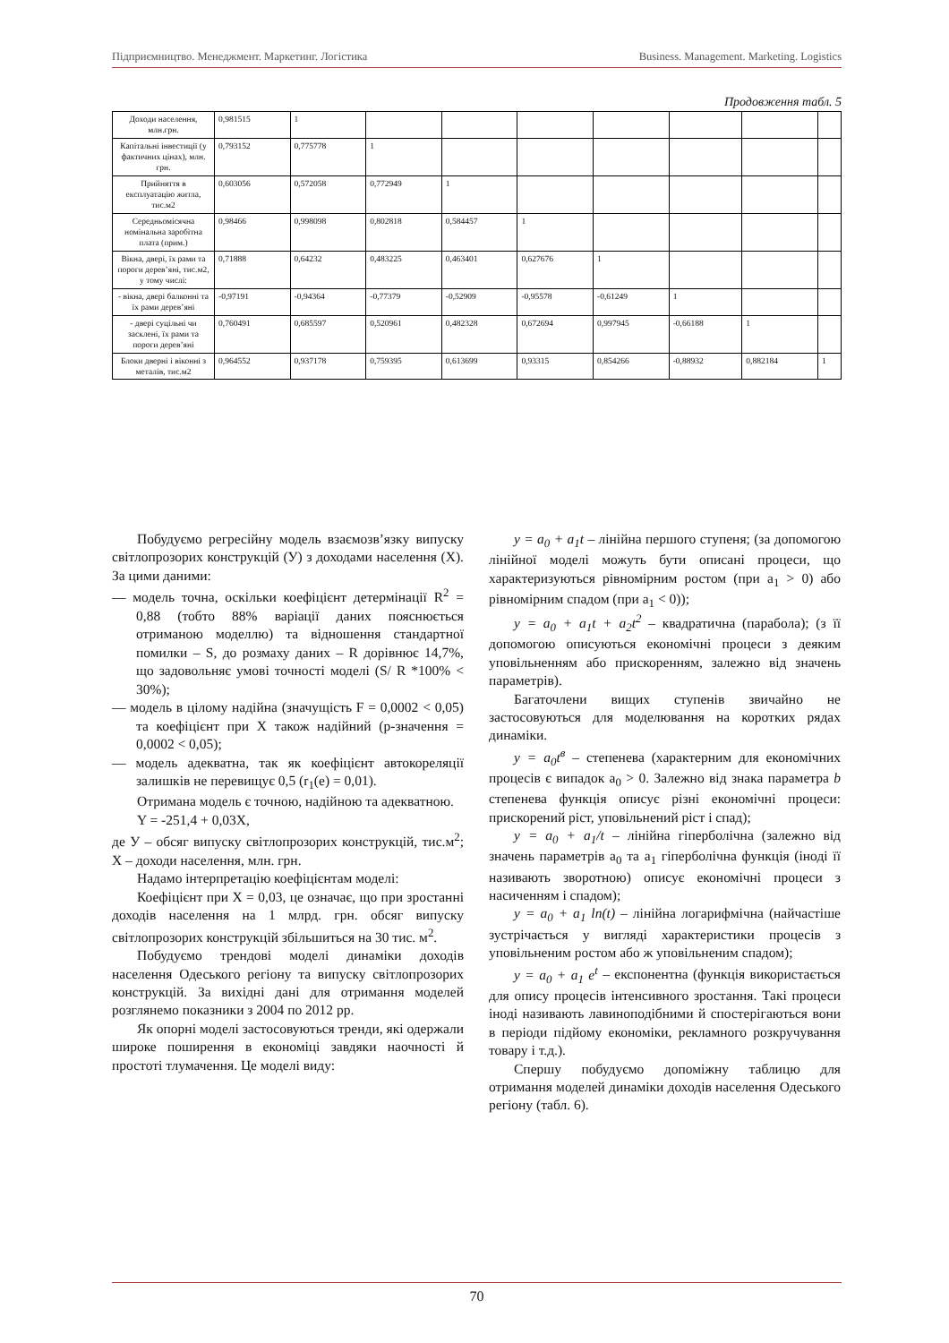Підприємництво. Менеджмент. Маркетинг. Логістика Business. Management. Marketing. Logistics
Продовження табл. 5
| Доходи населення, млн.грн. | 0,981515 | 1 | | | | | | | |
| Капітальні інвестиції (у фактичних цінах), млн. грн. | 0,793152 | 0,775778 | 1 | | | | | | |
| Прийняття в експлуатацію житла, тис.м2 | 0,603056 | 0,572058 | 0,772949 | 1 | | | | | |
| Середньомісячна номінальна заробітна плата (прим.) | 0,98466 | 0,998098 | 0,802818 | 0,584457 | 1 | | | | |
| Вікна, двері, їх рами та пороги дерев’яні, тис.м2, у тому числі: | 0,71888 | 0,64232 | 0,483225 | 0,463401 | 0,627676 | 1 | | | |
| - вікна, двері балконні та їх рами дерев’яні | -0,97191 | -0,94364 | -0,77379 | -0,52909 | -0,95578 | -0,61249 | 1 | | |
| - двері суцільні чи засклені, їх рами та пороги дерев’яні | 0,760491 | 0,685597 | 0,520961 | 0,482328 | 0,672694 | 0,997945 | -0,66188 | 1 | |
| Блоки дверні і віконні з металів, тис.м2 | 0,964552 | 0,937178 | 0,759395 | 0,613699 | 0,93315 | 0,854266 | -0,88932 | 0,882184 | 1 |
Побудуємо регресійну модель взаємозв’язку випуску світлопрозорих конструкцій (У) з доходами населення (Х). За цими даними:
— модель точна, оскільки коефіцієнт детермінації R<sup>2</sup> = 0,88 (тобто 88% варіації даних пояснюється отриманою моделлю) та відношення стандартної помилки – S, до розмаху даних – R дорівнює 14,7%, що задовольняє умові точності моделі (S/ R *100% < 30%);
— модель в цілому надійна (значущість F = 0,0002 < 0,05) та коефіцієнт при Х також надійний (р-значення = 0,0002 < 0,05);
— модель адекватна, так як коефіцієнт автокореляції залишків не перевищує 0,5 (r<sub>1</sub>(e) = 0,01).
Отримана модель є точною, надійною та адекватною.
Y = -251,4 + 0,03X,
де У – обсяг випуску світлопрозорих конструкцій, тис.м<sup>2</sup>; Х – доходи населення, млн. грн.
Надамо інтерпретацію коефіцієнтам моделі:
Коефіцієнт при Х = 0,03, це означає, що при зростанні доходів населення на 1 млрд. грн. обсяг випуску світлопрозорих конструкцій збільшиться на 30 тис. м<sup>2</sup>.
Побудуємо трендові моделі динаміки доходів населення Одеського регіону та випуску світлопрозорих конструкцій. За вихідні дані для отримання моделей розглянемо показники з 2004 по 2012 рр.
Як опорні моделі застосовуються тренди, які одержали широке поширення в економіці завдяки наочності й простоті тлумачення. Це моделі виду:
y = a<sub>0</sub> + a<sub>1</sub>t – лінійна першого ступеня; (за допомогою лінійної моделі можуть бути описані процеси, що характеризуються рівномірним ростом (при a<sub>1</sub> > 0) або рівномірним спадом (при a<sub>1</sub> < 0));
y = a<sub>0</sub> + a<sub>1</sub>t + a<sub>2</sub>t<sup>2</sup> – квадратична (парабола); (з її допомогою описуються економічні процеси з деяким уповільненням або прискоренням, залежно від значень параметрів).
Багаточлени вищих ступенів звичайно не застосовуються для моделювання на коротких рядах динаміки.
y = a<sub>0</sub>t<sup>в</sup> – степенева (характерним для економічних процесів є випадок a<sub>0</sub> > 0. Залежно від знака параметра b степенева функція описує різні економічні процеси: прискорений ріст, уповільнений ріст і спад);
y = a<sub>0</sub> + a<sub>1</sub>/t – лінійна гіперболічна (залежно від значень параметрів a<sub>0</sub> та a<sub>1</sub> гіперболічна функція (іноді її називають зворотною) описує економічні процеси з насиченням і спадом);
y = a<sub>0</sub> + a<sub>1</sub> ln(t) – лінійна логарифмічна (найчастіше зустрічається у вигляді характеристики процесів з уповільненим ростом або ж уповільненим спадом);
y = a<sub>0</sub> + a<sub>1</sub> e<sup>t</sup> – експонентна (функція використається для опису процесів інтенсивного зростання. Такі процеси іноді називають лавиноподібними й спостерігаються вони в періоди підйому економіки, рекламного розкручування товару і т.д.).
Спершу побудуємо допоміжну таблицю для отримання моделей динаміки доходів населення Одеського регіону (табл. 6).
70